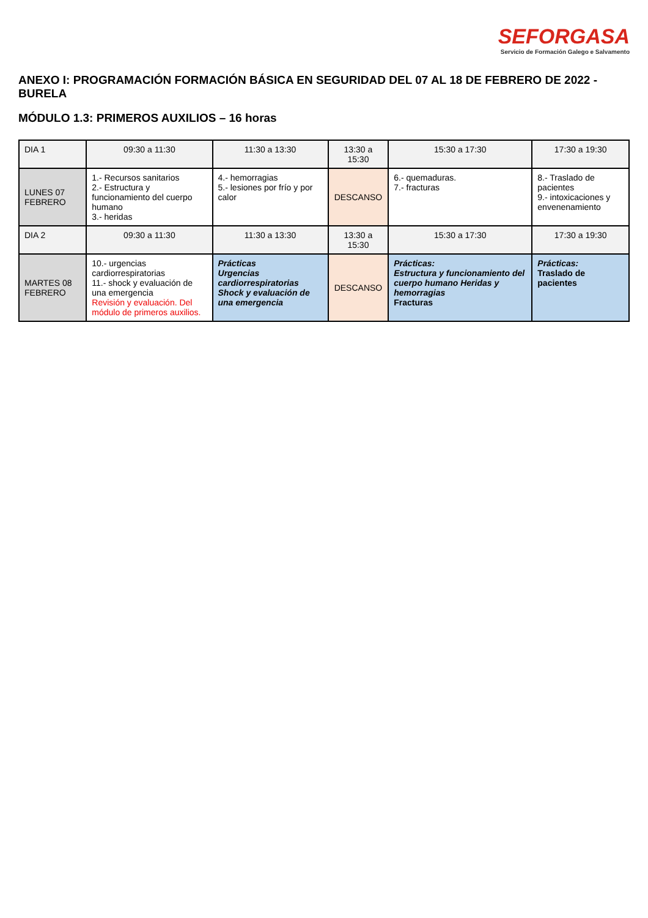SEFORGASA
Servicio de Formación Galego e Salvamento
ANEXO I: PROGRAMACIÓN FORMACIÓN BÁSICA EN SEGURIDAD DEL 07 AL 18 DE FEBRERO DE 2022 - BURELA
MÓDULO 1.3: PRIMEROS AUXILIOS – 16 horas
| DIA 1 | 09:30 a 11:30 | 11:30 a 13:30 | 13:30 a 15:30 | 15:30 a 17:30 | 17:30 a 19:30 |
| LUNES 07 FEBRERO | 1.- Recursos sanitarios 2.- Estructura y funcionamiento del cuerpo humano 3.- heridas | 4.- hemorragias 5.- lesiones por frío y por calor | DESCANSO | 6.- quemaduras. 7.- fracturas | 8.- Traslado de pacientes 9.- intoxicaciones y envenenamiento |
| DIA 2 | 09:30 a 11:30 | 11:30 a 13:30 | 13:30 a 15:30 | 15:30 a 17:30 | 17:30 a 19:30 |
| MARTES 08 FEBRERO | 10.- urgencias cardiorrespiratorias 11.- shock y evaluación de una emergencia Revisión y evaluación. Del módulo de primeros auxilios. | Prácticas Urgencias cardiorrespiratorias Shock y evaluación de una emergencia | DESCANSO | Prácticas: Estructura y funcionamiento del cuerpo humano Heridas y hemorragias Fracturas | Prácticas: Traslado de pacientes |